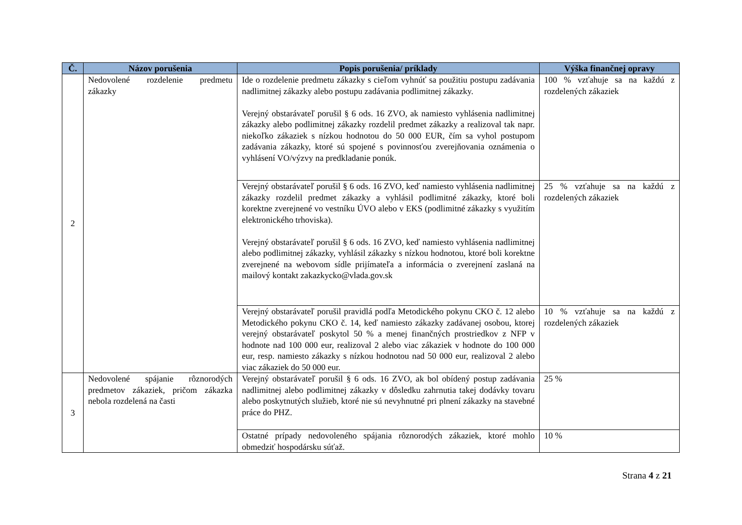| Č. | Názov porušenia | Popis porušenia/ príklady | Výška finančnej opravy |
| --- | --- | --- | --- |
| 2 | Nedovolené rozdelenie predmetu zákazky | Ide o rozdelenie predmetu zákazky s cieľom vyhnúť sa použitiu postupu zadávania nadlimitnej zákazky alebo postupu zadávania podlimitnej zákazky. Verejný obstarávateľ porušil § 6 ods. 16 ZVO, ak namiesto vyhlásenia nadlimitnej zákazky alebo podlimitnej zákazky rozdelil predmet zákazky a realizoval tak napr. niekoľko zákaziek s nízkou hodnotou do 50 000 EUR, čím sa vyhol postupom zadávania zákazky, ktoré sú spojené s povinnosťou zverejňovania oznámenia o vyhlásení VO/výzvy na predkladanie ponúk. | 100 % vzťahuje sa na každú z rozdelených zákaziek |
| | | Verejný obstarávateľ porušil § 6 ods. 16 ZVO, keď namiesto vyhlásenia nadlimitnej zákazky rozdelil predmet zákazky a vyhlásil podlimitné zákazky, ktoré boli korektne zverejnené vo vestníku ÚVO alebo v EKS (podlimitné zákazky s využitím elektronického trhoviska). Verejný obstarávateľ porušil § 6 ods. 16 ZVO, keď namiesto vyhlásenia nadlimitnej alebo podlimitnej zákazky, vyhlásil zákazky s nízkou hodnotou, ktoré boli korektne zverejnené na webovom sídle prijímateľa a informácia o zverejnení zaslaná na mailový kontakt zakazkycko@vlada.gov.sk | 25 % vzťahuje sa na každú z rozdelených zákaziek |
| | | Verejný obstarávateľ porušil pravidlá podľa Metodického pokynu CKO č. 12 alebo Metodického pokynu CKO č. 14, keď namiesto zákazky zadávanej osobou, ktorej verejný obstarávateľ poskytol 50 % a menej finančných prostriedkov z NFP v hodnote nad 100 000 eur, realizoval 2 alebo viac zákaziek v hodnote do 100 000 eur, resp. namiesto zákazky s nízkou hodnotou nad 50 000 eur, realizoval 2 alebo viac zákaziek do 50 000 eur. | 10 % vzťahuje sa na každú z rozdelených zákaziek |
| 3 | Nedovolené spájanie rôznorodých predmetov zákaziek, pričom zákazka nebola rozdelená na časti | Verejný obstarávateľ porušil § 6 ods. 16 ZVO, ak bol obídený postup zadávania nadlimitnej alebo podlimitnej zákazky v dôsledku zahrnutia takej dodávky tovaru alebo poskytnutých služieb, ktoré nie sú nevyhnutné pri plnení zákazky na stavebné práce do PHZ. | 25 % |
| | | Ostatné prípady nedovoleného spájania rôznorodých zákaziek, ktoré mohlo obmedziť hospodársku súťaž. | 10 % |
Strana 4 z 21